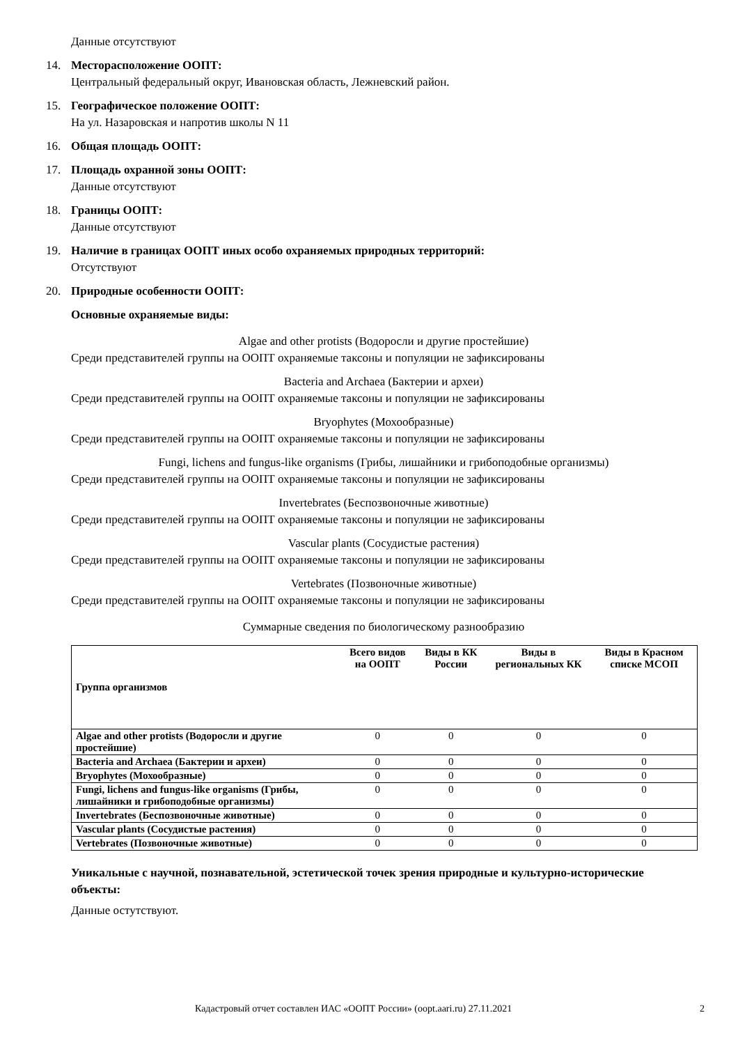Данные отсутствуют
14. Месторасположение ООПТ:
Центральный федеральный округ, Ивановская область, Лежневский район.
15. Географическое положение ООПТ:
На ул. Назаровская и напротив школы N 11
16. Общая площадь ООПТ:
17. Площадь охранной зоны ООПТ:
Данные отсутствуют
18. Границы ООПТ:
Данные отсутствуют
19. Наличие в границах ООПТ иных особо охраняемых природных территорий:
Отсутствуют
20. Природные особенности ООПТ:
Основные охраняемые виды:
Algae and other protists (Водоросли и другие простейшие)
Среди представителей группы на ООПТ охраняемые таксоны и популяции не зафиксированы
Bacteria and Archaea (Бактерии и археи)
Среди представителей группы на ООПТ охраняемые таксоны и популяции не зафиксированы
Bryophytes (Мохообразные)
Среди представителей группы на ООПТ охраняемые таксоны и популяции не зафиксированы
Fungi, lichens and fungus-like organisms (Грибы, лишайники и грибоподобные организмы)
Среди представителей группы на ООПТ охраняемые таксоны и популяции не зафиксированы
Invertebrates (Беспозвоночные животные)
Среди представителей группы на ООПТ охраняемые таксоны и популяции не зафиксированы
Vascular plants (Сосудистые растения)
Среди представителей группы на ООПТ охраняемые таксоны и популяции не зафиксированы
Vertebrates (Позвоночные животные)
Среди представителей группы на ООПТ охраняемые таксоны и популяции не зафиксированы
Суммарные сведения по биологическому разнообразию
| Группа организмов | Всего видов на ООПТ | Виды в КК России | Виды в региональных КК | Виды в Красном списке МСОП |
| --- | --- | --- | --- | --- |
| Algae and other protists (Водоросли и другие простейшие) | 0 | 0 | 0 | 0 |
| Bacteria and Archaea (Бактерии и археи) | 0 | 0 | 0 | 0 |
| Bryophytes (Мохообразные) | 0 | 0 | 0 | 0 |
| Fungi, lichens and fungus-like organisms (Грибы, лишайники и грибоподобные организмы) | 0 | 0 | 0 | 0 |
| Invertebrates (Беспозвоночные животные) | 0 | 0 | 0 | 0 |
| Vascular plants (Сосудистые растения) | 0 | 0 | 0 | 0 |
| Vertebrates (Позвоночные животные) | 0 | 0 | 0 | 0 |
Уникальные с научной, познавательной, эстетической точек зрения природные и культурно-исторические объекты:
Данные остутствуют.
Кадастровый отчет составлен ИАС «ООПТ России» (oopt.aari.ru) 27.11.2021 2